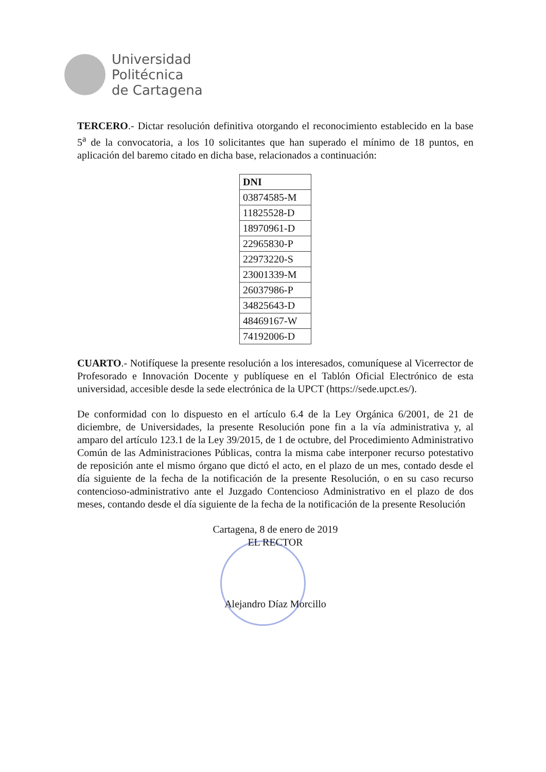Universidad
Politécnica
de Cartagena
TERCERO.- Dictar resolución definitiva otorgando el reconocimiento establecido en la base 5<sup>a</sup> de la convocatoria, a los 10 solicitantes que han superado el mínimo de 18 puntos, en aplicación del baremo citado en dicha base, relacionados a continuación:
| DNI |
| --- |
| 03874585-M |
| 11825528-D |
| 18970961-D |
| 22965830-P |
| 22973220-S |
| 23001339-M |
| 26037986-P |
| 34825643-D |
| 48469167-W |
| 74192006-D |
CUARTO.- Notifíquese la presente resolución a los interesados, comuníquese al Vicerrector de Profesorado e Innovación Docente y publíquese en el Tablón Oficial Electrónico de esta universidad, accesible desde la sede electrónica de la UPCT (https://sede.upct.es/).
De conformidad con lo dispuesto en el artículo 6.4 de la Ley Orgánica 6/2001, de 21 de diciembre, de Universidades, la presente Resolución pone fin a la vía administrativa y, al amparo del artículo 123.1 de la Ley 39/2015, de 1 de octubre, del Procedimiento Administrativo Común de las Administraciones Públicas, contra la misma cabe interponer recurso potestativo de reposición ante el mismo órgano que dictó el acto, en el plazo de un mes, contado desde el día siguiente de la fecha de la notificación de la presente Resolución, o en su caso recurso contencioso-administrativo ante el Juzgado Contencioso Administrativo en el plazo de dos meses, contando desde el día siguiente de la fecha de la notificación de la presente Resolución
Cartagena, 8 de enero de 2019
EL RECTOR
Alejandro Díaz Morcillo